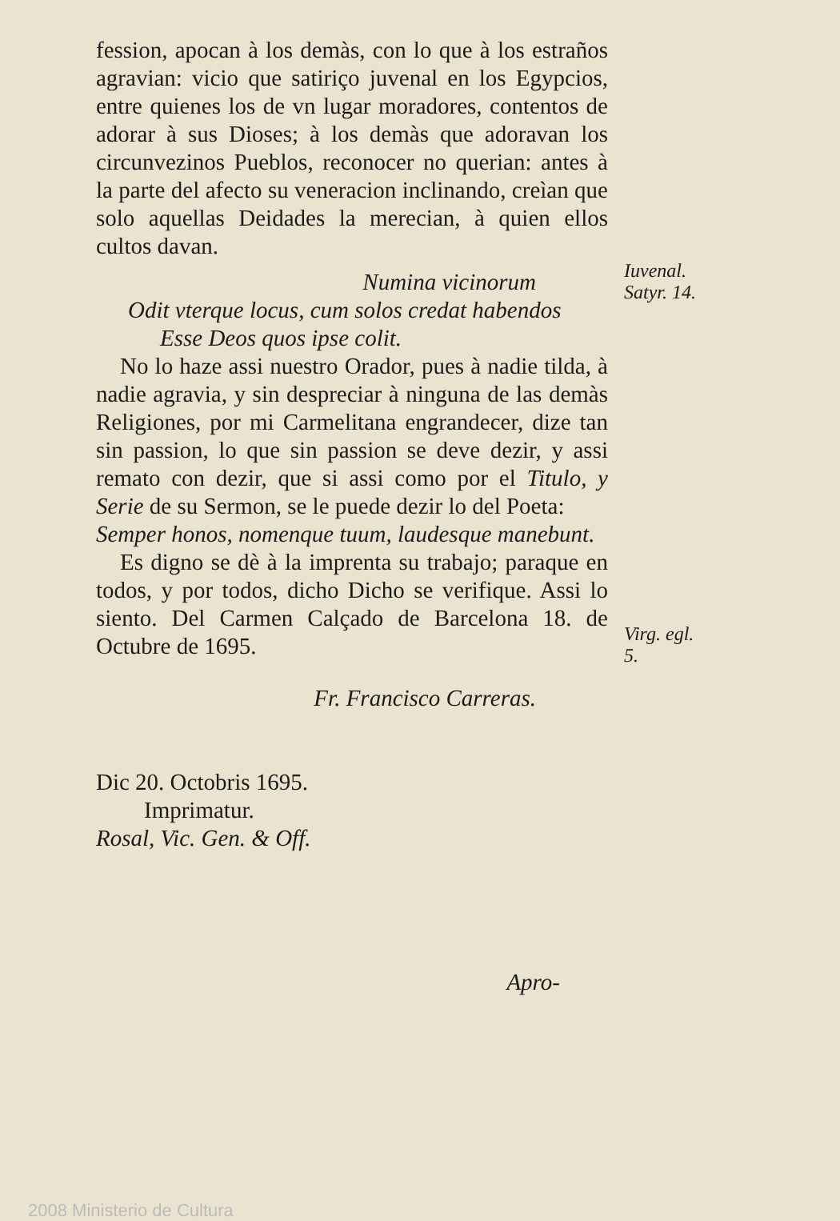fession, apocan à los demàs, con lo que à los estraños agravian: vicio que satiriço juvenal en los Egypcios, entre quienes los de vn lugar moradores, contentos de adorar à sus Dioses; à los demàs que adoravan los circunvezinos Pueblos, reconocer no querian: antes à la parte del afecto su veneracion inclinando, creìan que solo aquellas Deidades la merecian, à quien ellos cultos davan.
Numina vicinorum
Odit vterque locus, cum solos credat habendos
Esse Deos quos ipse colit.
No lo haze assi nuestro Orador, pues à nadie tilda, à nadie agravia, y sin despreciar à ninguna de las demàs Religiones, por mi Carmelitana engrandecer, dize tan sin passion, lo que sin passion se deve dezir, y assi remato con dezir, que si assi como por el Titulo, y Serie de su Sermon, se le puede dezir lo del Poeta:
Semper honos, nomenque tuum, laudesque manebunt.
Es digno se dè à la imprenta su trabajo; paraque en todos, y por todos, dicho Dicho se verifique. Assi lo siento. Del Carmen Calçado de Barcelona 18. de Octubre de 1695.
Fr. Francisco Carreras.
Dic 20. Octobris 1695.
Imprimatur.
Rosal, Vic. Gen. & Off.
Apro-
Iuvenal.
Satyr. 14.
Virg. egl.
5.
2008 Ministerio de Cultura